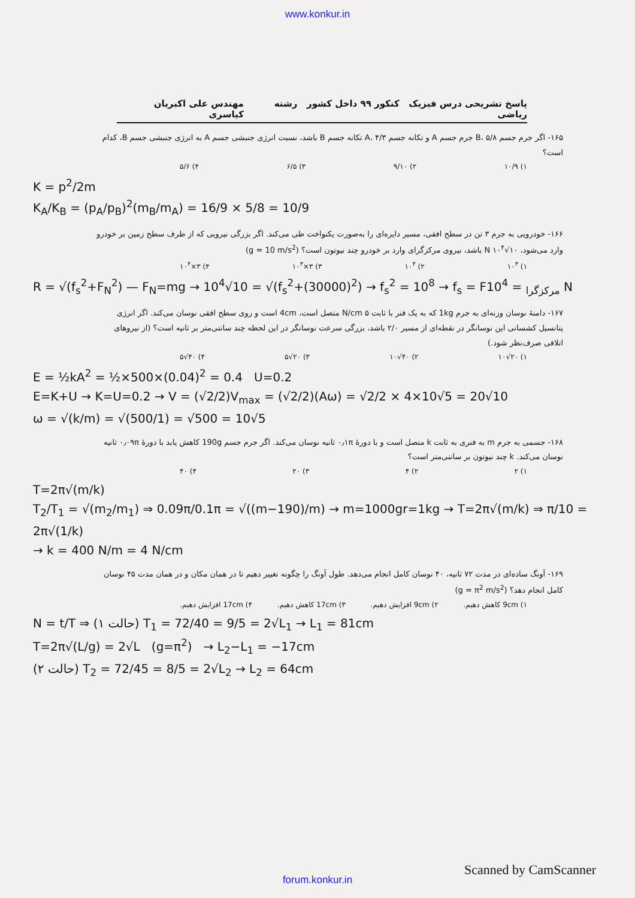www.konkur.in
پاسخ تشریحی درس فیزیک کنکور ۹۹ داخل کشور رشته ریاضی مهندس علی اکبریان کیاسری
۱۶۵- اگر جرم جسم B، ۵/۸ جرم جسم A و تکانه جسم A، ۴/۳ تکانه جسم B باشد، نسبت انرژی جنبشی جسم A به انرژی جنبشی جسم B، کدام است؟
۱) ۱۰/۹ ۲) ۹/۱۰ ۳) ۶/۵ ۴) ۵/۶
K = p<sup>2</sup>/2m
K<sub>A</sub>/K<sub>B</sub> = (p<sub>A</sub>/p<sub>B</sub>)<sup>2</sup>(m<sub>B</sub>/m<sub>A</sub>) = 16/9 × 5/8 = 10/9
۱۶۶- خودرویی به جرم ۳ تن در سطح افقی، مسیر دایره‌ای را به‌صورت یکنواخت طی می‌کند. اگر بزرگی نیرویی که از طرف سطح زمین بر خودرو وارد می‌شود، N ‎۱۰<sup>۴</sup>√۱۰ باشد، نیروی مرکزگرای وارد بر خودرو چند نیوتون است؟ (g = 10 m/s<sup>2</sup>)
۱) ۱۰<sup>۳</sup> ۲) ۱۰<sup>۴</sup> ۳) ۳×۱۰<sup>۳</sup> ۴) ۳×۱۰<sup>۴</sup>
R = √(f<sub>s</sub><sup>2</sup>+F<sub>N</sub><sup>2</sup>) — F<sub>N</sub>=mg → 10<sup>4</sup>√10 = √(f<sub>s</sub><sup>2</sup>+(30000)<sup>2</sup>) → f<sub>s</sub><sup>2</sup> = 10<sup>8</sup> → f<sub>s</sub> = F<sub>مرکزگرا</sub> = 10<sup>4</sup> N
۱۶۷- دامنهٔ نوسان وزنه‌ای به جرم 1kg که به یک فنر با ثابت ۵ N/cm متصل است، 4cm است و روی سطح افقی نوسان می‌کند. اگر انرژی پتانسیل کشسانی این نوسانگر در نقطه‌ای از مسیر ۲/۰ باشد، بزرگی سرعت نوسانگر در این لحظه چند سانتی‌متر بر ثانیه است؟ (از نیروهای اتلافی صرف‌نظر شود.)
۱) ۲۰√۱۰ ۲) ۴۰√۱۰ ۳) ۲۰√۵ ۴) ۴۰√۵
E = ½kA<sup>2</sup> = ½×500×(0.04)<sup>2</sup> = 0.4 U=0.2
E=K+U → K=U=0.2 → V = (√2/2)V<sub>max</sub> = (√2/2)(Aω) = √2/2 × 4×10√5 = 20√10
ω = √(k/m) = √(500/1) = √500 = 10√5
۱۶۸- جسمی به جرم m به فنری به ثابت k متصل است و با دورهٔ ۰٫۱π ثانیه نوسان می‌کند. اگر جرم جسم 190g کاهش یابد با دورهٔ ۰٫۰۹π ثانیه نوسان می‌کند. k چند نیوتون بر سانتی‌متر است؟
۱) ۲ ۲) ۴ ۳) ۲۰ ۴) ۴۰
T=2π√(m/k)
T<sub>2</sub>/T<sub>1</sub> = √(m<sub>2</sub>/m<sub>1</sub>) ⇒ 0.09π/0.1π = √((m−190)/m) → m=1000gr=1kg → T=2π√(m/k) ⇒ π/10 = 2π√(1/k)
→ k = 400 N/m = 4 N/cm
۱۶۹- آونگ ساده‌ای در مدت ۷۲ ثانیه، ۴۰ نوسان کامل انجام می‌دهد. طول آونگ را چگونه تغییر دهیم تا در همان مکان و در همان مدت ۴۵ نوسان کامل انجام دهد؟ (g = π<sup>2</sup> m/s<sup>2</sup>)
۱) 9cm کاهش دهیم. ۲) 9cm افزایش دهیم. ۳) 17cm کاهش دهیم. ۴) 17cm افزایش دهیم.
N = t/T ⇒ (حالت ۱) T<sub>1</sub> = 72/40 = 9/5 = 2√L<sub>1</sub> → L<sub>1</sub> = 81cm
T=2π√(L/g) = 2√L (g=π<sup>2</sup>) → L<sub>2</sub>−L<sub>1</sub> = −17cm
(حالت ۲) T<sub>2</sub> = 72/45 = 8/5 = 2√L<sub>2</sub> → L<sub>2</sub> = 64cm
Scanned by CamScanner
forum.konkur.in